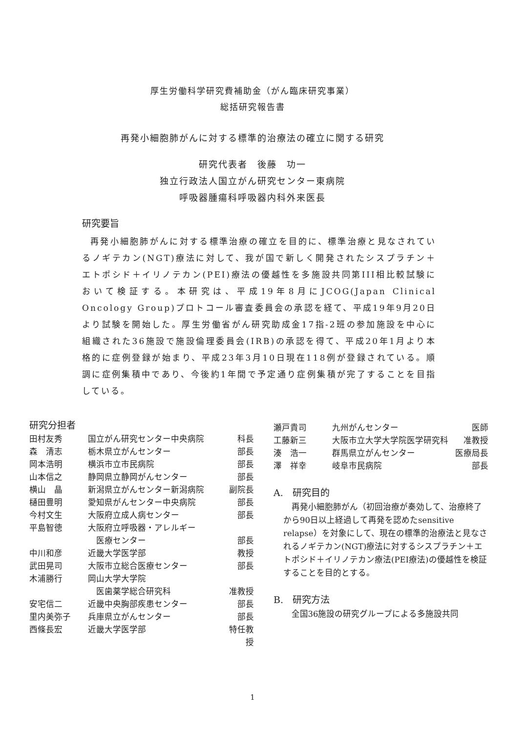厚生労働科学研究費補助金（がん臨床研究事業）
総括研究報告書
再発小細胞肺がんに対する標準的治療法の確立に関する研究
研究代表者　後藤　功一
独立行政法人国立がん研究センター東病院
呼吸器腫瘍科呼吸器内科外来医長
研究要旨
再発小細胞肺がんに対する標準治療の確立を目的に、標準治療と見なされているノギテカン(NGT)療法に対して、我が国で新しく開発されたシスプラチン＋エトポシド＋イリノテカン(PEI)療法の優越性を多施設共同第III相比較試験において検証する。本研究は、平成19年8月にJCOG(Japan Clinical Oncology Group)プロトコール審査委員会の承認を経て、平成19年9月20日より試験を開始した。厚生労働省がん研究助成金17指-2班の参加施設を中心に組織された36施設で施設倫理委員会(IRB)の承認を得て、平成20年1月より本格的に症例登録が始まり、平成23年3月10日現在118例が登録されている。順調に症例集積中であり、今後約1年間で予定通り症例集積が完了することを目指している。
研究分担者
| 田村友秀 | 国立がん研究センター中央病院 | 科長 |
| 森 清志 | 栃木県立がんセンター | 部長 |
| 岡本浩明 | 横浜市立市民病院 | 部長 |
| 山本信之 | 静岡県立静岡がんセンター | 部長 |
| 横山 晶 | 新潟県立がんセンター新潟病院 | 副院長 |
| 樋田豊明 | 愛知県がんセンター中央病院 | 部長 |
| 今村文生 | 大阪府立成人病センター | 部長 |
| 平島智徳 | 大阪府立呼吸器・アレルギー 医療センター | 部長 |
| 中川和彦 | 近畿大学医学部 | 教授 |
| 武田晃司 | 大阪市立総合医療センター | 部長 |
| 木浦勝行 | 岡山大学大学院 医歯薬学総合研究科 | 准教授 |
| 安宅信二 | 近畿中央胸部疾患センター | 部長 |
| 里内美弥子 | 兵庫県立がんセンター | 部長 |
| 西條長宏 | 近畿大学医学部 | 特任教授 |
| 瀬戸貴司 | 九州がんセンター | 医師 |
| 工藤新三 | 大阪市立大学大学院医学研究科 | 准教授 |
| 湊 浩一 | 群馬県立がんセンター | 医療局長 |
| 澤 祥幸 | 岐阜市民病院 | 部長 |
A.　研究目的
再発小細胞肺がん（初回治療が奏効して、治療終了から90日以上経過して再発を認めたsensitive relapse）を対象にして、現在の標準的治療法と見なされるノギテカン(NGT)療法に対するシスプラチン＋エトポシド＋イリノテカン療法(PEI療法)の優越性を検証することを目的とする。
B.　研究方法
全国36施設の研究グループによる多施設共同
1